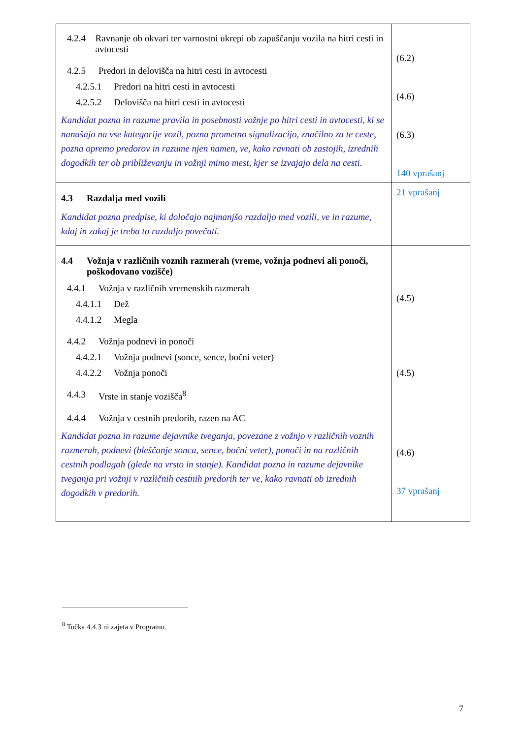| 4.2.4 Ravnanje ob okvari ter varnostni ukrepi ob zapuščanju vozila na hitri cesti in avtocesti 4.2.5 Predori in delovišča na hitri cesti in avtocesti 4.2.5.1 Predori na hitri cesti in avtocesti 4.2.5.2 Delovišča na hitri cesti in avtocesti Kandidat pozna in razume pravila in posebnosti vožnje po hitri cesti in avtocesti, ki se nanašajo na vse kategorije vozil, pozna prometno signalizacijo, značilno za te ceste, pozna opremo predorov in razume njen namen, ve, kako ravnati ob zastojih, izrednih dogodkih ter ob približevanju in vožnji mimo mest, kjer se izvajajo dela na cesti. | (6.2) (4.6) (6.3) 140 vprašanj |
| 4.3 Razdalja med vozili Kandidat pozna predpise, ki določajo najmanjšo razdaljo med vozili, ve in razume, kdaj in zakaj je treba to razdaljo povečati. | 21 vprašanj |
| 4.4 Vožnja v različnih voznih razmerah (vreme, vožnja podnevi ali ponoči, poškodovano vozišče) 4.4.1 Vožnja v različnih vremenskih razmerah 4.4.1.1 Dež 4.4.1.2 Megla 4.4.2 Vožnja podnevi in ponoči 4.4.2.1 Vožnja podnevi (sonce, sence, bočni veter) 4.4.2.2 Vožnja ponoči 4.4.3 Vrste in stanje vozišča<sup>8</sup> 4.4.4 Vožnja v cestnih predorih, razen na AC Kandidat pozna in razume dejavnike tveganja, povezane z vožnjo v različnih voznih razmerah, podnevi (bleščanje sonca, sence, bočni veter), ponoči in na različnih cestnih podlagah (glede na vrsto in stanje). Kandidat pozna in razume dejavnike tveganja pri vožnji v različnih cestnih predorih ter ve, kako ravnati ob izrednih dogodkih v predorih. | (4.5) (4.5) (4.6) 37 vprašanj |
<sup>8</sup> Točka 4.4.3 ni zajeta v Programu.
7